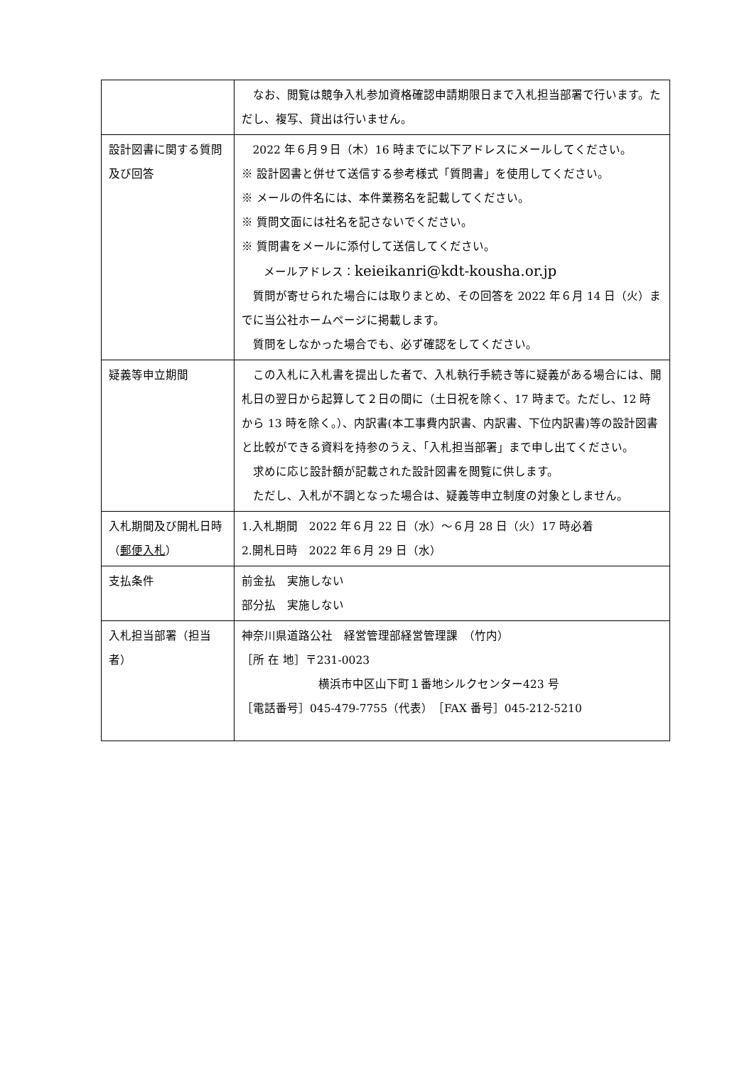| | なお、閲覧は競争入札参加資格確認申請期限日まで入札担当部署で行います。ただし、複写、貸出は行いません。 |
| 設計図書に関する質問及び回答 | 2022 年６月９日（木）16 時までに以下アドレスにメールしてください。 ※ 設計図書と併せて送信する参考様式「質問書」を使用してください。 ※ メールの件名には、本件業務名を記載してください。 ※ 質問文面には社名を記さないでください。 ※ 質問書をメールに添付して送信してください。 メールアドレス： keieikanri@kdt-kousha.or.jp 質問が寄せられた場合には取りまとめ、その回答を 2022 年６月 14 日（火）までに当公社ホームページに掲載します。 質問をしなかった場合でも、必ず確認をしてください。 |
| 疑義等申立期間 | この入札に入札書を提出した者で、入札執行手続き等に疑義がある場合には、開札日の翌日から起算して２日の間に（土日祝を除く、17 時まで。ただし、12 時から 13 時を除く。）、内訳書(本工事費内訳書、内訳書、下位内訳書)等の設計図書と比較ができる資料を持参のうえ、「入札担当部署」まで申し出てください。 求めに応じ設計額が記載された設計図書を閲覧に供します。 ただし、入札が不調となった場合は、疑義等申立制度の対象としません。 |
| 入札期間及び開札日時（ 郵便入札 ） | 1.入札期間 2022 年６月 22 日（水）～６月 28 日（火）17 時必着 2.開札日時 2022 年６月 29 日（水） |
| 支払条件 | 前金払 実施しない 部分払 実施しない |
| 入札担当部署（担当者） | 神奈川県道路公社 経営管理部経営管理課 （竹内） ［所 在 地］〒231-0023 横浜市中区山下町１番地シルクセンター423 号 ［電話番号］045-479-7755（代表） ［FAX 番号］045-212-5210 |